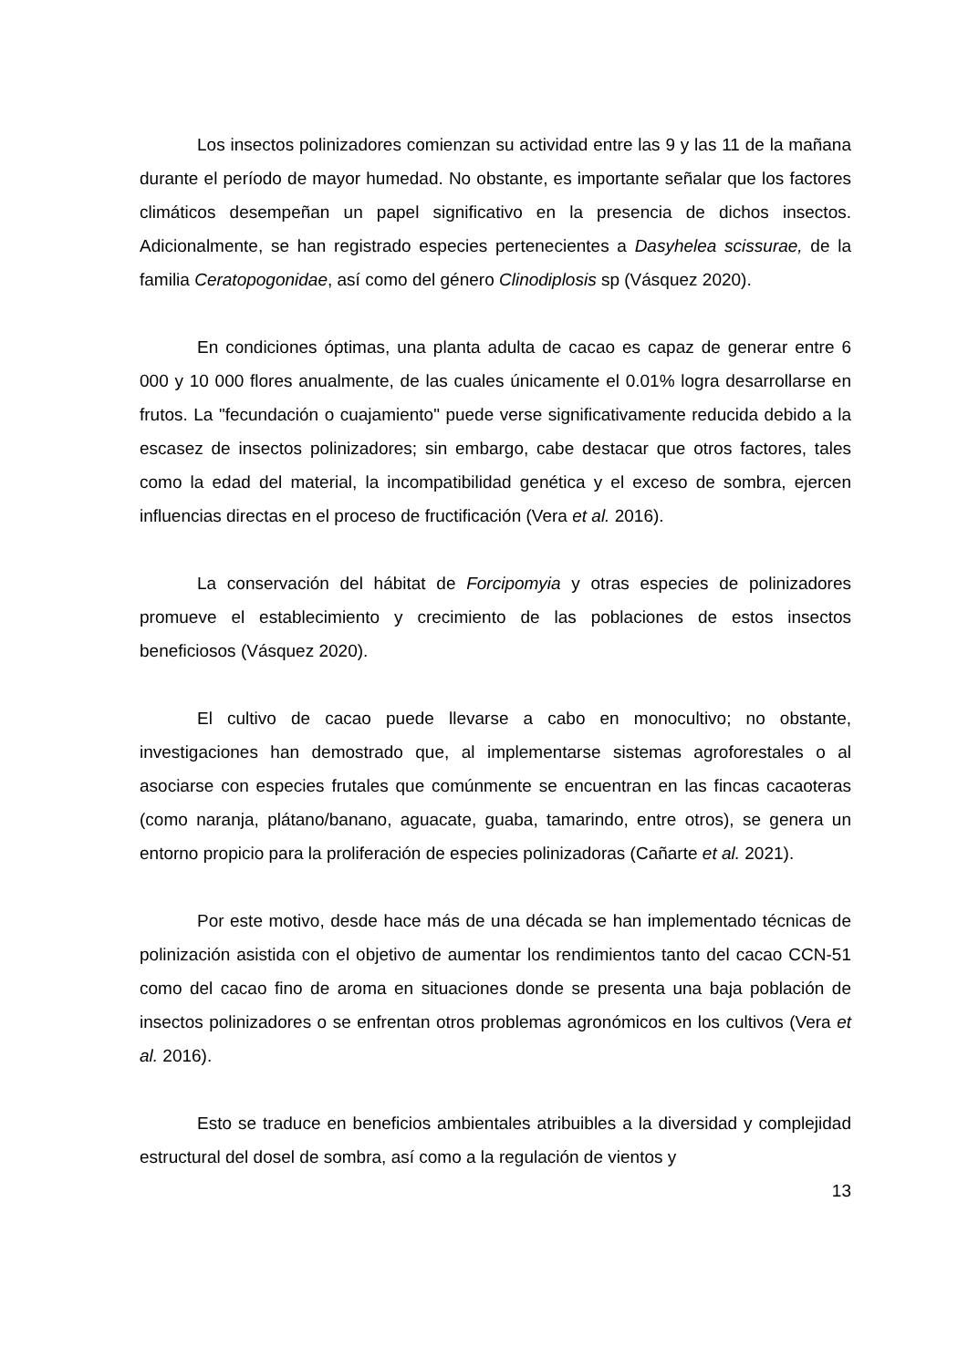Los insectos polinizadores comienzan su actividad entre las 9 y las 11 de la mañana durante el período de mayor humedad. No obstante, es importante señalar que los factores climáticos desempeñan un papel significativo en la presencia de dichos insectos. Adicionalmente, se han registrado especies pertenecientes a Dasyhelea scissurae, de la familia Ceratopogonidae, así como del género Clinodiplosis sp (Vásquez 2020).
En condiciones óptimas, una planta adulta de cacao es capaz de generar entre 6 000 y 10 000 flores anualmente, de las cuales únicamente el 0.01% logra desarrollarse en frutos. La "fecundación o cuajamiento" puede verse significativamente reducida debido a la escasez de insectos polinizadores; sin embargo, cabe destacar que otros factores, tales como la edad del material, la incompatibilidad genética y el exceso de sombra, ejercen influencias directas en el proceso de fructificación (Vera et al. 2016).
La conservación del hábitat de Forcipomyia y otras especies de polinizadores promueve el establecimiento y crecimiento de las poblaciones de estos insectos beneficiosos (Vásquez 2020).
El cultivo de cacao puede llevarse a cabo en monocultivo; no obstante, investigaciones han demostrado que, al implementarse sistemas agroforestales o al asociarse con especies frutales que comúnmente se encuentran en las fincas cacaoteras (como naranja, plátano/banano, aguacate, guaba, tamarindo, entre otros), se genera un entorno propicio para la proliferación de especies polinizadoras (Cañarte et al. 2021).
Por este motivo, desde hace más de una década se han implementado técnicas de polinización asistida con el objetivo de aumentar los rendimientos tanto del cacao CCN-51 como del cacao fino de aroma en situaciones donde se presenta una baja población de insectos polinizadores o se enfrentan otros problemas agronómicos en los cultivos (Vera et al. 2016).
Esto se traduce en beneficios ambientales atribuibles a la diversidad y complejidad estructural del dosel de sombra, así como a la regulación de vientos y
13